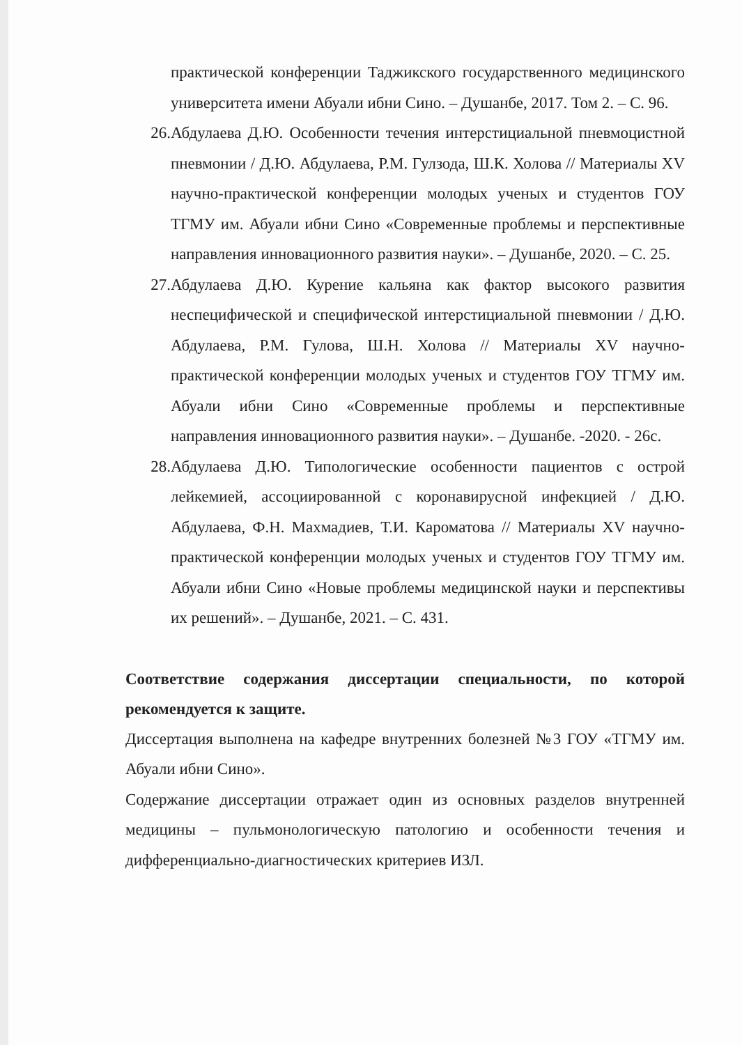практической конференции Таджикского государственного медицинского университета имени Абуали ибни Сино. – Душанбе, 2017. Том 2. – С. 96.
26. Абдулаева Д.Ю. Особенности течения интерстициальной пневмоцистной пневмонии / Д.Ю. Абдулаева, Р.М. Гулзода, Ш.К. Холова // Материалы XV научно-практической конференции молодых ученых и студентов ГОУ ТГМУ им. Абуали ибни Сино «Современные проблемы и перспективные направления инновационного развития науки». – Душанбе, 2020. – С. 25.
27. Абдулаева Д.Ю. Курение кальяна как фактор высокого развития неспецифической и специфической интерстициальной пневмонии / Д.Ю. Абдулаева, Р.М. Гулова, Ш.Н. Холова // Материалы XV научно-практической конференции молодых ученых и студентов ГОУ ТГМУ им. Абуали ибни Сино «Современные проблемы и перспективные направления инновационного развития науки». – Душанбе. -2020. - 26с.
28. Абдулаева Д.Ю. Типологические особенности пациентов с острой лейкемией, ассоциированной с коронавирусной инфекцией / Д.Ю. Абдулаева, Ф.Н. Махмадиев, Т.И. Кароматова // Материалы XV научно-практической конференции молодых ученых и студентов ГОУ ТГМУ им. Абуали ибни Сино «Новые проблемы медицинской науки и перспективы их решений». – Душанбе, 2021. – С. 431.
Соответствие содержания диссертации специальности, по которой рекомендуется к защите.
Диссертация выполнена на кафедре внутренних болезней №3 ГОУ «ТГМУ им. Абуали ибни Сино».
Содержание диссертации отражает один из основных разделов внутренней медицины – пульмонологическую патологию и особенности течения и дифференциально-диагностических критериев ИЗЛ.